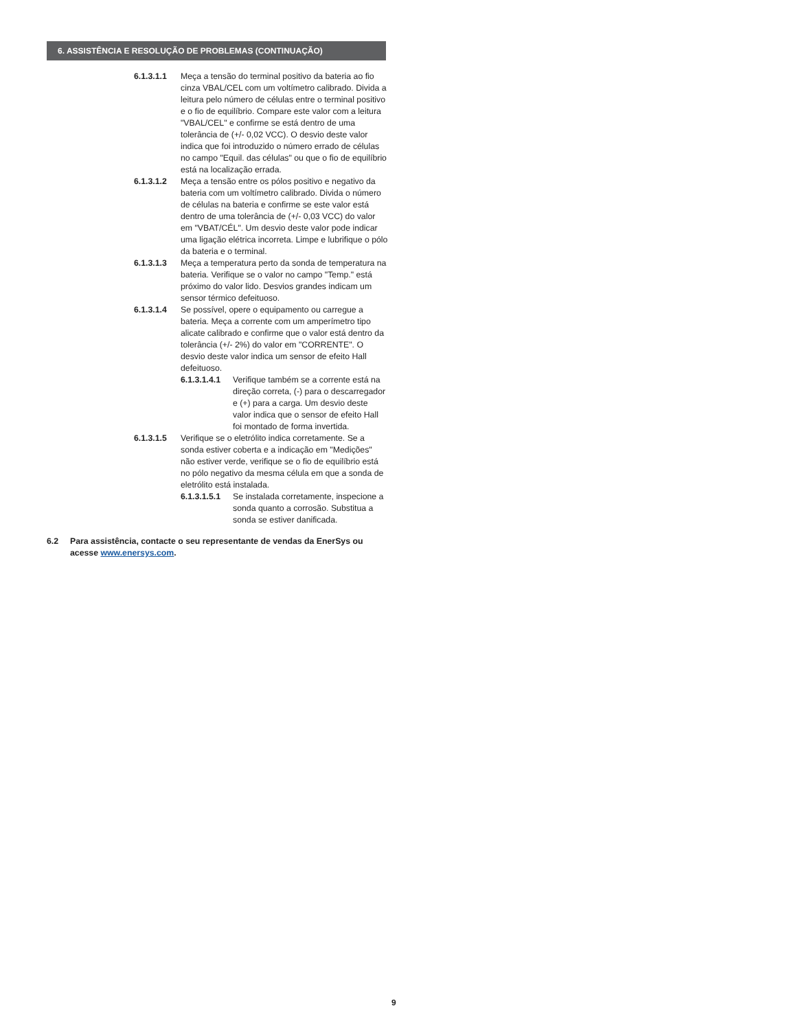6. ASSISTÊNCIA E RESOLUÇÃO DE PROBLEMAS (CONTINUAÇÃO)
6.1.3.1.1 Meça a tensão do terminal positivo da bateria ao fio cinza VBAL/CEL com um voltímetro calibrado. Divida a leitura pelo número de células entre o terminal positivo e o fio de equilíbrio. Compare este valor com a leitura "VBAL/CEL" e confirme se está dentro de uma tolerância de (+/- 0,02 VCC). O desvio deste valor indica que foi introduzido o número errado de células no campo "Equil. das células" ou que o fio de equilíbrio está na localização errada.
6.1.3.1.2 Meça a tensão entre os pólos positivo e negativo da bateria com um voltímetro calibrado. Divida o número de células na bateria e confirme se este valor está dentro de uma tolerância de (+/- 0,03 VCC) do valor em "VBAT/CÉL". Um desvio deste valor pode indicar uma ligação elétrica incorreta. Limpe e lubrifique o pólo da bateria e o terminal.
6.1.3.1.3 Meça a temperatura perto da sonda de temperatura na bateria. Verifique se o valor no campo "Temp." está próximo do valor lido. Desvios grandes indicam um sensor térmico defeituoso.
6.1.3.1.4 Se possível, opere o equipamento ou carregue a bateria. Meça a corrente com um amperímetro tipo alicate calibrado e confirme que o valor está dentro da tolerância (+/- 2%) do valor em "CORRENTE". O desvio deste valor indica um sensor de efeito Hall defeituoso.
6.1.3.1.4.1
Verifique também se a corrente está na direção correta, (-) para o descarregador e (+) para a carga. Um desvio deste valor indica que o sensor de efeito Hall foi montado de forma invertida.
6.1.3.1.5 Verifique se o eletrólito indica corretamente. Se a sonda estiver coberta e a indicação em "Medições" não estiver verde, verifique se o fio de equilíbrio está no pólo negativo da mesma célula em que a sonda de eletrólito está instalada.
6.1.3.1.5.1
Se instalada corretamente, inspecione a sonda quanto a corrosão. Substitua a sonda se estiver danificada.
6.2 Para assistência, contacte o seu representante de vendas da EnerSys ou acesse www.enersys.com.
9